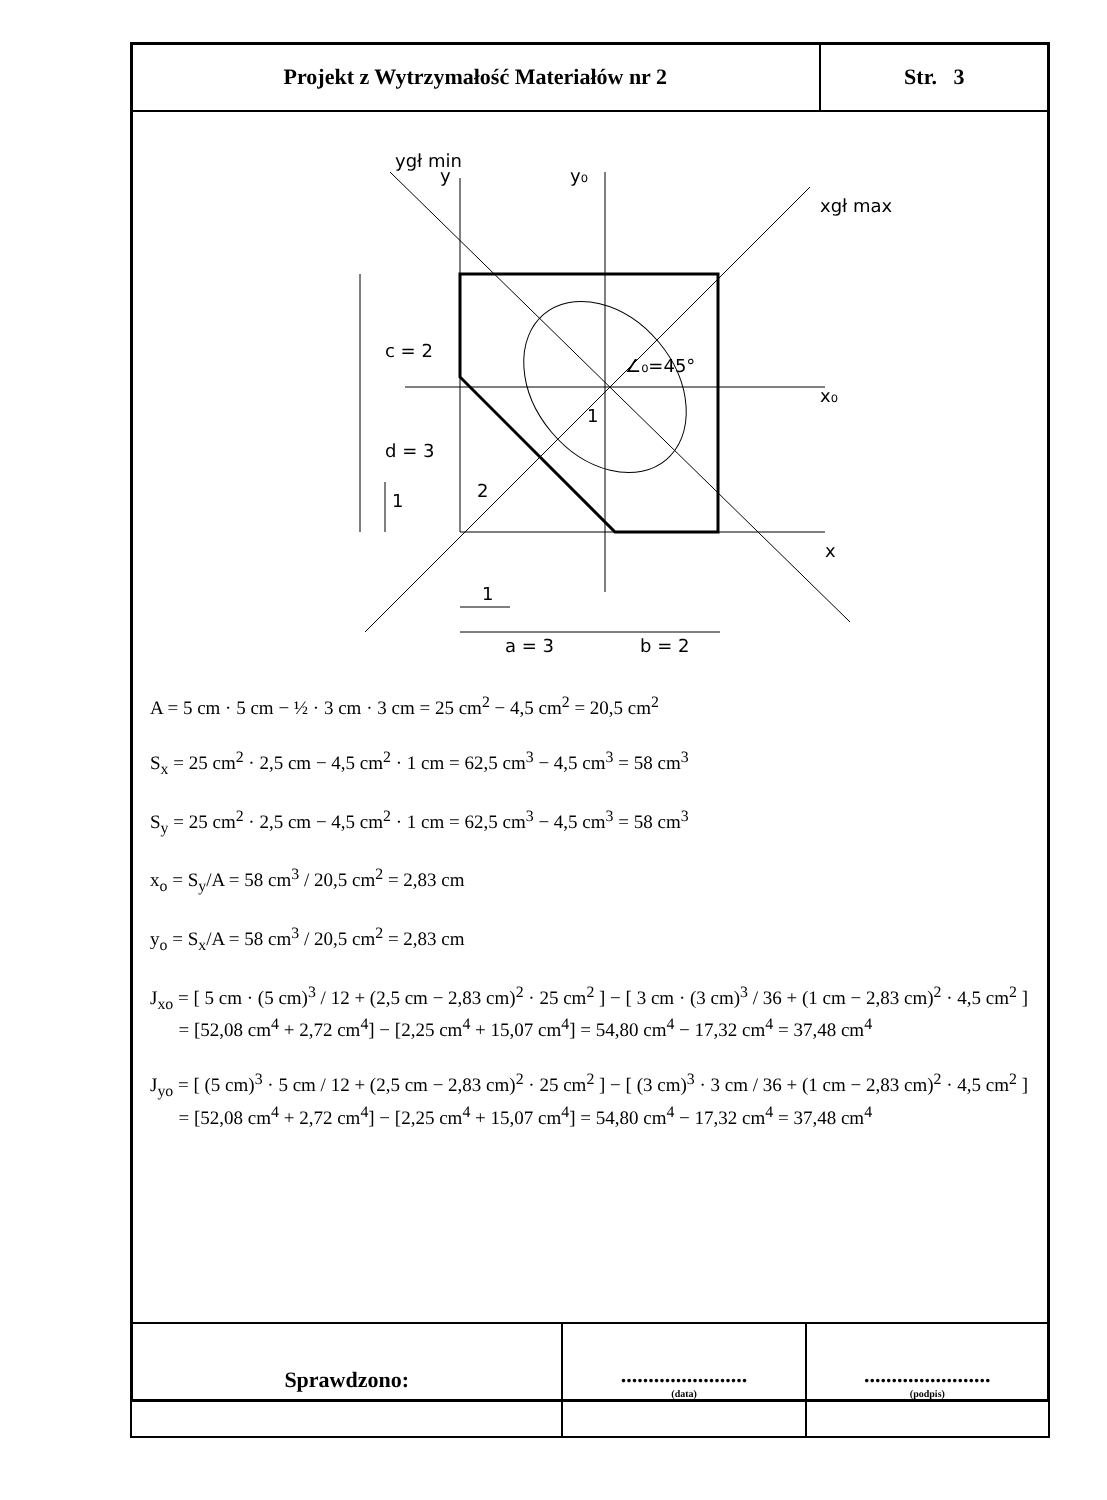| Projekt z Wytrzymałość Materiałów nr 2 | Str. 3 |
c = 2
d = 3
1
2
1
a = 3
b = 2
1
x₀
x
y₀
y
ygł min
xgł max
∠₀=45°
A = 5 cm · 5 cm − ½ · 3 cm · 3 cm = 25 cm<sup>2</sup> − 4,5 cm<sup>2</sup> = 20,5 cm<sup>2</sup>
S<sub>x</sub> = 25 cm<sup>2</sup> · 2,5 cm − 4,5 cm<sup>2</sup> · 1 cm = 62,5 cm<sup>3</sup> − 4,5 cm<sup>3</sup> = 58 cm<sup>3</sup>
S<sub>y</sub> = 25 cm<sup>2</sup> · 2,5 cm − 4,5 cm<sup>2</sup> · 1 cm = 62,5 cm<sup>3</sup> − 4,5 cm<sup>3</sup> = 58 cm<sup>3</sup>
x<sub>o</sub> = S<sub>y</sub>/A = 58 cm<sup>3</sup> / 20,5 cm<sup>2</sup> = 2,83 cm
y<sub>o</sub> = S<sub>x</sub>/A = 58 cm<sup>3</sup> / 20,5 cm<sup>2</sup> = 2,83 cm
J<sub>xo</sub> = [ 5 cm · (5 cm)<sup>3</sup> / 12 + (2,5 cm − 2,83 cm)<sup>2</sup> · 25 cm<sup>2</sup> ] − [ 3 cm · (3 cm)<sup>3</sup> / 36 + (1 cm − 2,83 cm)<sup>2</sup> · 4,5 cm<sup>2</sup> ]
= [52,08 cm<sup>4</sup> + 2,72 cm<sup>4</sup>] − [2,25 cm<sup>4</sup> + 15,07 cm<sup>4</sup>] = 54,80 cm<sup>4</sup> − 17,32 cm<sup>4</sup> = 37,48 cm<sup>4</sup>
J<sub>yo</sub> = [ (5 cm)<sup>3</sup> · 5 cm / 12 + (2,5 cm − 2,83 cm)<sup>2</sup> · 25 cm<sup>2</sup> ] − [ (3 cm)<sup>3</sup> · 3 cm / 36 + (1 cm − 2,83 cm)<sup>2</sup> · 4,5 cm<sup>2</sup> ]
= [52,08 cm<sup>4</sup> + 2,72 cm<sup>4</sup>] − [2,25 cm<sup>4</sup> + 15,07 cm<sup>4</sup>] = 54,80 cm<sup>4</sup> − 17,32 cm<sup>4</sup> = 37,48 cm<sup>4</sup>
| Sprawdzono: | ....................... (data) | ....................... (podpis) |